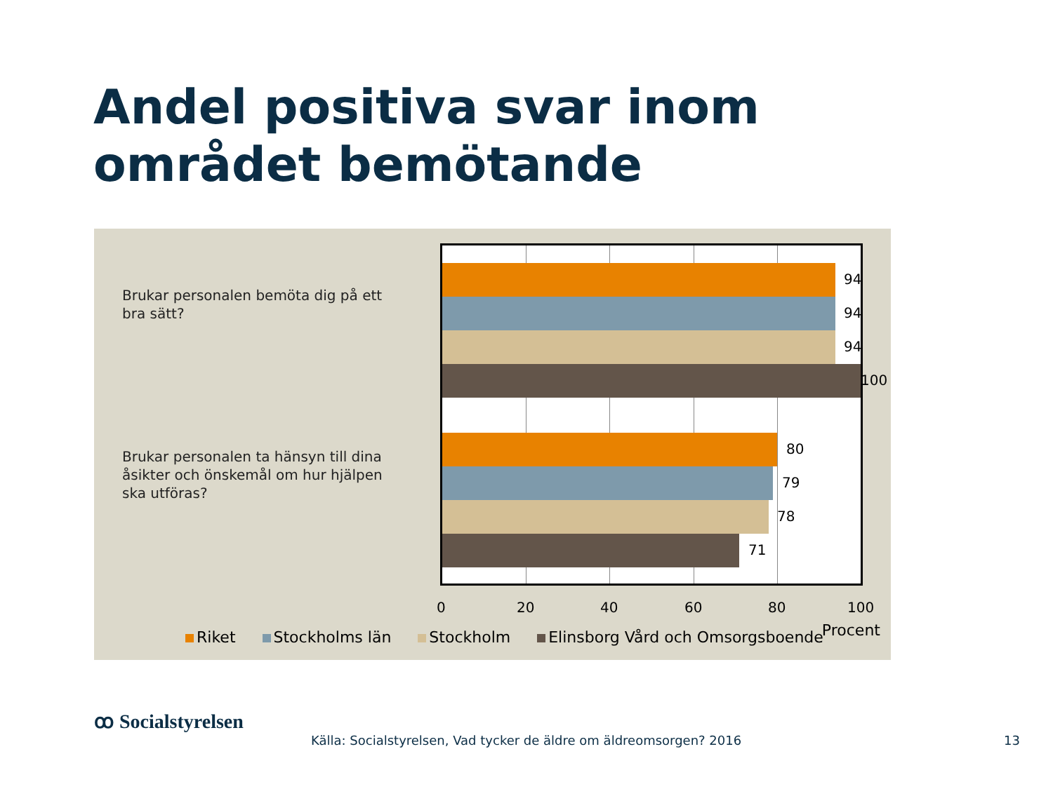Andel positiva svar inom området bemötande
Brukar personalen bemöta dig på ett bra sätt?
Brukar personalen ta hänsyn till dina åsikter och önskemål om hur hjälpen ska utföras?
94
94
94
100
80
79
78
71
0 20 40 60 80 100
Riket Stockholms län Stockholm Elinsborg Vård och Omsorgsboende Procent
ꝏ Socialstyrelsen
Källa: Socialstyrelsen, Vad tycker de äldre om äldreomsorgen? 2016
13